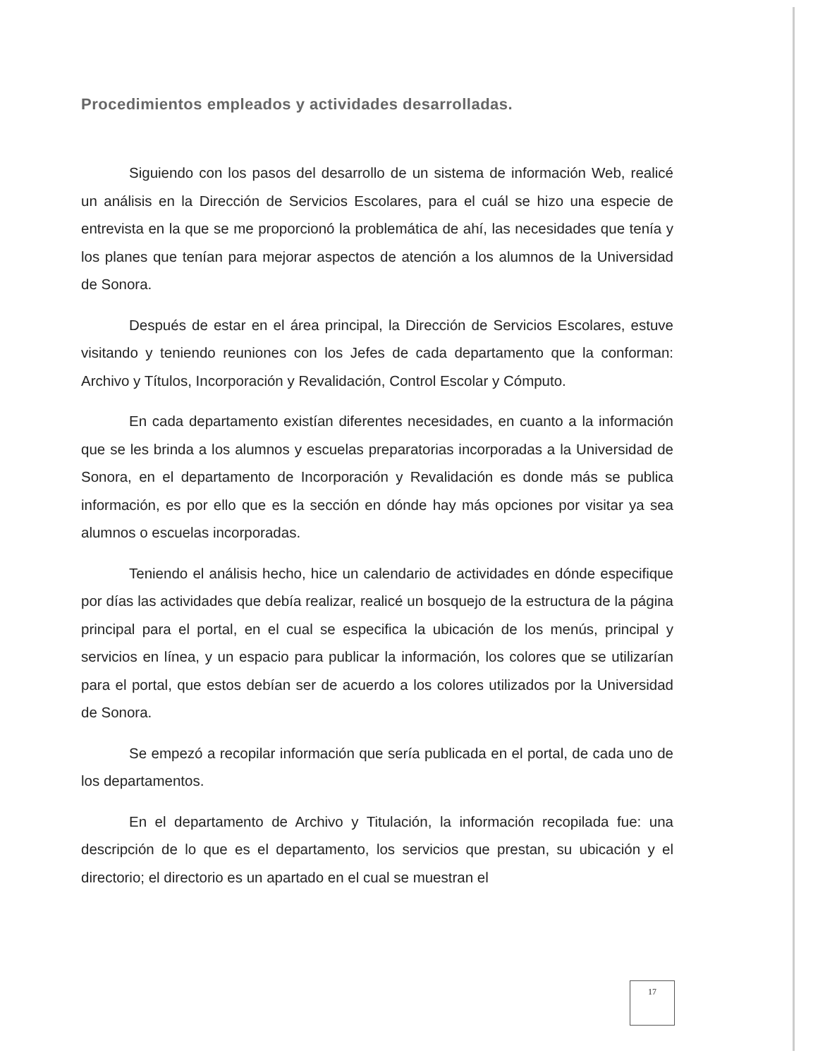Procedimientos empleados y actividades desarrolladas.
Siguiendo con los pasos del desarrollo de un sistema de información Web, realicé un análisis en la Dirección de Servicios Escolares, para el cuál se hizo una especie de entrevista en la que se me proporcionó la problemática de ahí, las necesidades que tenía y los planes que tenían para mejorar aspectos de atención a los alumnos de la Universidad de Sonora.
Después de estar en el área principal, la Dirección de Servicios Escolares, estuve visitando y teniendo reuniones con los Jefes de cada departamento que la conforman: Archivo y Títulos, Incorporación y Revalidación, Control Escolar y Cómputo.
En cada departamento existían diferentes necesidades, en cuanto a la información que se les brinda a los alumnos y escuelas preparatorias incorporadas a la Universidad de Sonora, en el departamento de Incorporación y Revalidación es donde más se publica información, es por ello que es la sección en dónde hay más opciones por visitar ya sea alumnos o escuelas incorporadas.
Teniendo el análisis hecho, hice un calendario de actividades en dónde especifique por días las actividades que debía realizar, realicé un bosquejo de la estructura de la página principal para el portal, en el cual se especifica la ubicación de los menús, principal y servicios en línea, y un espacio para publicar la información, los colores que se utilizarían para el portal, que estos debían ser de acuerdo a los colores utilizados por la Universidad de Sonora.
Se empezó a recopilar información que sería publicada en el portal, de cada uno de los departamentos.
En el departamento de Archivo y Titulación, la información recopilada fue: una descripción de lo que es el departamento, los servicios que prestan, su ubicación y el directorio; el directorio es un apartado en el cual se muestran el
17